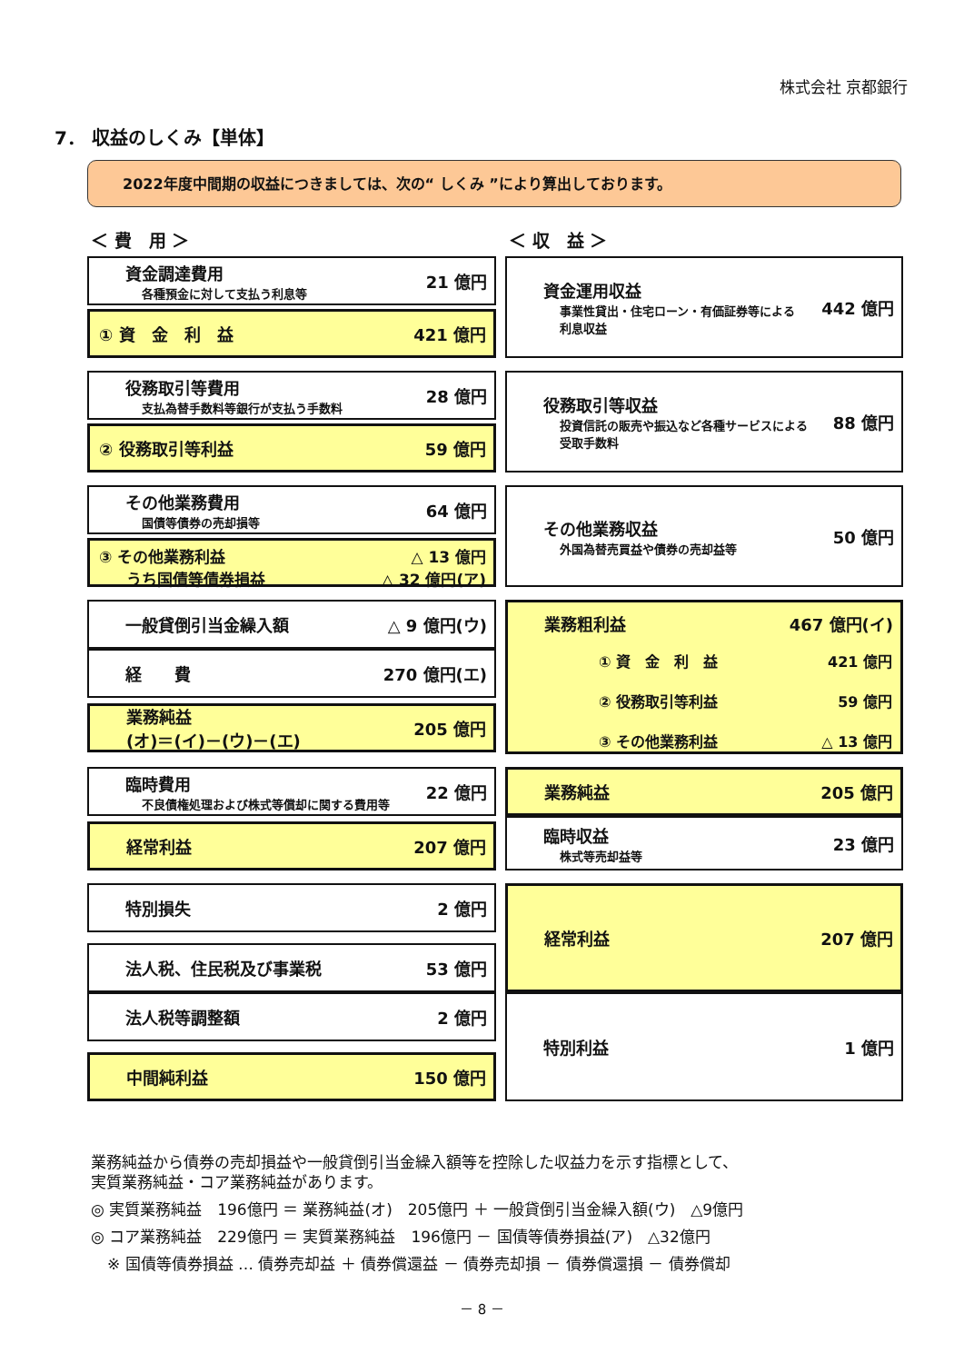株式会社 京都銀行
7． 収益のしくみ【単体】
2022年度中間期の収益につきましては、次の“ しくみ ”により算出しております。
＜ 費　用 ＞ ＜ 収　益 ＞
資金調達費用
各種預金に対して支払う利息等 21 億円
① 資　金　利　益 421 億円
資金運用収益
事業性貸出・住宅ローン・有価証券等による
利息収益 442 億円
役務取引等費用
支払為替手数料等銀行が支払う手数料 28 億円
② 役務取引等利益 59 億円
役務取引等収益
投資信託の販売や振込など各種サービスによる
受取手数料 88 億円
その他業務費用
国債等債券の売却損等 64 億円
③ その他業務利益 △ 13 億円
うち国債等債券損益 △ 32 億円(ア)
その他業務収益
外国為替売買益や債券の売却益等 50 億円
一般貸倒引当金繰入額 △ 9 億円(ウ)
経　　費 270 億円(エ)
業務純益
(オ)＝(イ)－(ウ)－(エ) 205 億円
業務粗利益 467 億円(イ)
| ① 資 金 利 益 | 421 億円 |
| ② 役務取引等利益 | 59 億円 |
| ③ その他業務利益 | △ 13 億円 |
臨時費用
不良債権処理および株式等償却に関する費用等 22 億円
経常利益 207 億円
業務純益 205 億円
臨時収益
株式等売却益等 23 億円
特別損失 2 億円
法人税、住民税及び事業税 53 億円
法人税等調整額 2 億円
中間純利益 150 億円
経常利益 207 億円
特別利益 1 億円
業務純益から債券の売却損益や一般貸倒引当金繰入額等を控除した収益力を示す指標として、
実質業務純益・コア業務純益があります。
◎ 実質業務純益　196億円 ＝ 業務純益(オ)　205億円 ＋ 一般貸倒引当金繰入額(ウ)　△9億円
◎ コア業務純益　229億円 ＝ 実質業務純益　196億円 － 国債等債券損益(ア)　△32億円
※ 国債等債券損益 … 債券売却益 ＋ 債券償還益 － 債券売却損 － 債券償還損 － 債券償却
－ 8 －